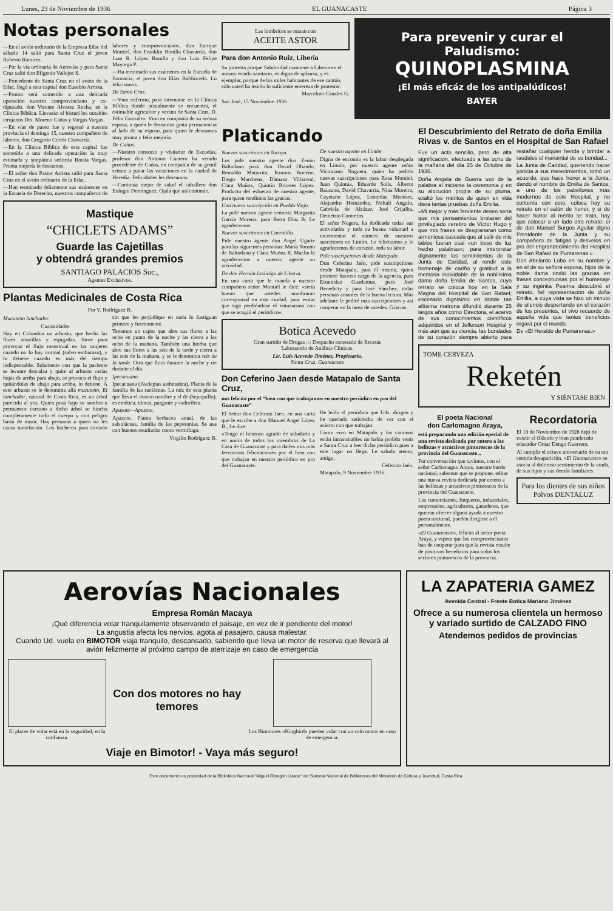Lunes, 23 de Noviembre de 1936 EL GUANACASTE Página 3
Notas personales
—En el avión ordinario de la Empresa Edac del sábado 14 salió para Santa Cruz el joven Roberto Ramírez.
—Por la vía ordinaria de Aerovías y para Santa Cruz salió don Efigenio Vallejos S.
—Procedente de Santa Cruz en el avión de la Edac, llegó a esta capital don Eusebio Arrieta.
—Pronto será sometido a una delicada operación nuestro comprovinciano y ex-diputado, don Vicente Alvarez Rocha, en la Clínica Bíblica. Llevarán el bisturí los notables cirujanos Drs. Moreno Cañas y Vargas Vargas.
—En vías de paseo fue y regresó a nuestra provincia el dsmingo 15, nuestro compañero de labores, don Gregorio Cortés Chavarría.
—En la Clínica Bíblica de esta capital fue sometida a una delicada operación la muy estimada y simpática señorita Rosita Vargas. Pronta mejoría le deseamos.
—El señor don Pastor Arrieta salió para Santa Cruz en el avión ordinario de la Edac.
—Han terminado felizmente sus exámenes en la Escuela de Derecho, nuestros compañeros de labores y comprovincianos, don Enrique Montiel, don Franklin Bonilla Chavarría, don Juan R. López Bonilla y don Luis Felipe Mayorga P.
—Ha terminado sus exámenes en la Escuela de Farmacia, el joven don Elías Baldioceda. Lo felicitamos.
De Santa Cruz.
—Vino enfermo, para internarse en la Clínica Bíblica donde actualmente se encuentra, el estimable agricultor y vecino de Santa Cruz, D. Félix González. Vino en compañía de su señora esposa, a quién le deseamos grata permanencia al lado de su esposo, para quien le deseamos muy pronta y feliz mejoría.
De Cañas.
—Nuestro consocio y visitador de Escuelas, profesor don Antonio Cantero ha venido procedente de Cañas, en compañía de su gentil señora a pasar las vacaciones en la ciudad de Heredia. Felicidades les deseamos.
—Continúa mejor de salud el caballero don Eulogio Domínguez. Ojalá que así continúe.
Mastique
“CHICLETS ADAMS”
Guarde las Cajetillas
y obtendrá grandes premios
SANTIAGO PALACIOS Suc.,
Agentes Exclusivos.
Plantas Medicinales de Costa Rica
Por V. Rodríguez B.
Mucuteno hinchador.
Curiosidades
Hay en Colombia un arbusto, que hecha las flores amarillas y espigadas. Sirve para provocar el flujo menstrual en las mujeres cuando no lo hay normal (salvo embarazo), y lo detiene cuando es más del tiempo indispensable. Solamente con que la paciente se levante descalza y quite al arbusto varias hojas de arriba para abajo, se provoca el flujo y quitándolas de abajo para arriba, lo detiene. A este arbusto se le denomina allá mucuteno, El hinchador, natural de Costa Rica, es un árbol parecido al yos. Quien posa bajo su sombra o permanece cercano a dicho árbol se hincha completamente todo el cuerpo y con peligro hasta de morir. Hay personas a quien no les causa tumefación. Los hacheros para cortarlo sin que les perjudique en nada lo fustiguan primero y fuertemente.
Tenemos un capto que abre sus flores a las ocho en punto de la noche y las cierra a las ocho de la mañana. También una hierba que abre sus flores a las seis de la tarde y cierra a las seis de la mañana, y se le denomina seis de la tarde. Otra que llora durante la noche y ríe durante el día.
Ipecacuana.
Ipecacuana (Asclepias asthmatica). Planta de la familia de las ruciáceas. La raíz de esta planta que lleva el mismo nombre y el de (bejuquillo), es emética, tónica, purgante y sudorífica.
Apazote—Apazote.
Apazote. Planta herbacea anual, de las salsoláceas, familia de las peperonias. Se usa con buenos resultados como vermífugo.
Virgilio Rodríguez B.
Las lombrices se matan con
ACEITE ASTOR
Para don Antonio Ruiz, Liberia
Su protesta porque Salubridad mantiene a Liberia en el mismo estado sanitario, es digna de aplauso, y es ejemplar, porque de los miles habitantes de ese cantón, sólo usted ha tenido lo suficiente entereza de protestar.
Marcelino Canales G.
San José, 15 Noviembre 1936
Para prevenir y curar el Paludismo:
QUINOPLASMINA
¡El más eficáz de los antipalúdicos!
BAYER
Platicando
Nuevos suscritores en Nicoya.
Los pide nuestro agente don Zenón Baltodano para don David Obando, Reinaldo Matarrita, Ramiro Briceño, Diego Marchena, Dámaso Villarreal, Clara Muñoz, Quintín Briones López. Producto del esfuerzo de nuestro agente, para quien rendimos las gracias.
Una nueva suscripción en Pueblo Viejo.
La pide nuestra agente señorita Margarita García Moreno, para Berta Díaz B. Le agradecemos.
Nuevos suscritores en Corralillo.
Pide nuestro agente don Angel Ugarte para las siguientes personas: María Toruño de Baltodano y Clara Muñoz R. Mucho le agradecemos a nuestro agente su actividad.
De don Hernán Loáiciga de Liberia.
En una carta que le manda a nuestro compañero señor Montiel le dice: «sería bueno que ustedes nombraran corresponsal en esta ciudad, para evitar que siga perdiéndose el entusiasmo con que se acogió el periódico».
De nuestro agente en Limón
Digna de encomio es la labor desplegada en Limón, por nuestro agente señor Victoriano Noguera, quien ha pedido nuevas suscripciones para Rosa Montiel, Juan Quintúa, Eduardo Solís, Alberto Bauzano, David Chavarría, Nina Moreira, Cayetano López, Leonidas Meneses, Alejandro Hernández, Neftalí Angulo, Gabriela de Alcázar, José Grijalba, Demetrio Contreras.
El señor Nogera, ha dedicado todas sus actividades y toda su buena voluntad a incrementar el número de nuestros suscritores en Limón. Le felicitamos y le agradecemos de corazón, toda su labor.
Pide suscripciones desde Matapalo.
Don Ceferino Jaén, pide suscripciones desde Matapalo, para él mismo, quien promete hacerse cargo de la agencia, para Estanislao Guadamuz, para José Benedicty y para José Sánchez, todas personas amantes de la buena lectura. Más adelante le pediré más suscripciones y así cooperar en la tarea de ustedes. Gracias.
Botica Acevedo
Gran surtido de Drogas :-: Despacho esmerado de Recetas
Laboratorio de Análisis Clínicos.
Lic. Luis Acevedo Jiménez, Propietario.
Santa Cruz, Guanacaste
Don Ceferino Jaen desde Matapalo de Santa Cruz,
nos felicita por el “bien con que trabajamos en nuestro periódico en pro del Guanacaste”
El Señor don Ceferino Jaen, en una carta que le escribe a don Manuel Angel López B., Le dice:
«Tengo el honroso agrado de saludarlo y en unión de todos los miembros de La Casa de Guanacaste y para darles mis más fervorosas felicitaciones por el bien con que trabajan en nuestro periódico en pro del Guanacaste.
He leído el periódico que Uds. dirigen y he quedado satisfecho de ver con el acierto con que trabajan.
Como vivo en Matapalo y los caminos están intransitables no había podido venir a Santa Cruz a leer dicho periódico pues a este lugar no llega. Le saluda atento, amigo,
Ceferino Jaén.
Matapalo, 9 Noviembre 1936.
El Descubrimiento del Retrato de doña Emilia Rivas v. de Santos en el Hospital de San Rafael
Fue un acto sencillo, pero de alta significación, efectuado a las ocho de la mañana del día 25 de Octubre de 1936.
Doña Angela de Guerra usó de la palabra al iniciarse la ceremonia y en su alocución propia de su pluma, exaltó los méritos de quien en vida diera tantas pruebas doña Emilia.
«Mi mejor y más ferviente deseo sería que mis pensamientos brotaran del privilegiado cerebro de Víctor Hugo y que mis frases se desgranaran como armoniosa cascada que al salir de mis labios fueran cual «un beso de luz hecho palabras»; para interpretar dignamente los sentimientos de la Junta de Caridad, al rendir este homenaje de cariño y gratitud a la memoria inolvidable de la nobilísima dama doña Emilia de Santos, cuyo retrato se coloca hoy en la Sala Magna del Hospital de San Rafael; escenario dignísimo en donde tan altísima matrona difundió durante 25 largos años como Directora, el acervo de sus conocimientos científicos adquiridos en el Jefferson Hospital y más aún que su ciencia, las bondades de su corazón siempre abierto para restañar cualquier herida y brindar a raudales el manantial de su bondad...
La Junta de Caridad, queriendo hacer justicia a sus merecimientos, tomó un acuerdo, que hace honor a la Junta, dando el nombre de Emilia de Santos, a uno de los pabellones más modernos de este Hospital, y no contenta con esto, coloca hoy su retrato en el salón de honor, y si de hacer honor al mérito se trata, hay que colocar a un lado otro retrato: el de don Manuel Burgos Aguilar digno Presidente de la Junta y su compañero de fatigas y desvelos en pro del engrandecimiento del Hospital de San Rafael de Puntarenas.»
Don Abelardo Lobo en su nombre y en el de su señora esposa, hijos de la noble dama rindió las gracias en frases conceptuosas por el homenaje y su ingénita Pearina descubrió el retrato, fiel representación de doña Emilia, a cuya vista se hizo un minuto de silencio despertando en el corazón de los presentes, el vivo recuerdo de aquella vida que tantos beneficios regará por el mundo.
De «El Heraldo de Puntarenas.»
TOME CERVEZA
Reketén
Y SIÉNTASE BIEN
El poeta Nacional
don Carlomagno Araya,
está preparando una edición epecial de una revista dedicada por entero a las bellezas y atractivos pintorescos de la provincia del Guanacaste...
Por conversación que tuvimos, con el señor Carlomagno Araya, nuestro bardo nacional, sabemos que se propone, editar una nueva revista dedicada por entero a las bellezas y atractivos pintorescos de la provincia del Guanacaste.
Los comerciantes, finqueros, industriales, empresarios, agricultores, ganaderos, que quieran ofrecer alguna ayuda a nuestro poeta nacional, pueden dirigirse a él personalmente.
«El Guanacaste», felicita al señor poeta Araya, y espera que los comprovincianos han de cooperar para que la revista resulte de positivos beneficios para todos los sectores pintorescos de la provincia.
Recordatoria
El 18 de Noviembre de 1928 dejó de existir el filósofo y bien ponderado educador Omar Dengo Guerrero.
Al cumplir el octavo aniversario de su tan sentida desaparición, «El Guanacaste» se asocia al doloroso sentimiento de la viuda, de sus hijos y sus demás familiares.
Para los dientes de sus niños
Polvos DENTALUZ
Aerovías Nacionales
Empresa Román Macaya
¡Qué diferencia volar tranquilamente observando el paisaje, en vez de ir pendiente del motor!
La angustia afecta los nervios, agota al pasajero, causa malestar.
Cuando Ud. vuela en BIMOTOR viaja tranquilo, descansado, sabiendo que lleva un motor de reserva que llevará al avión felizmente al próximo campo de aterrizaje en caso de emergencia
El placer de volar está en la seguridad, en la confianza.
Con dos motores no hay temores
Los Bimotores «Kingbird» pueden volar con un solo motor en caso de emergencia.
Viaje en Bimotor! - Vaya más seguro!
LA ZAPATERIA GAMEZ
Avenida Central - Frente Botica Mariano Jiménez
Ofrece a su numerosa clientela un hermoso y variado surtido de CALZADO FINO
Atendemos pedidos de provincias
Este documento es propiedad de la Biblioteca Nacional "Miguel Obregón Lizano" del Sistema Nacional de Bibliotecas del Ministerio de Cultura y Juventud, Costa Rica.